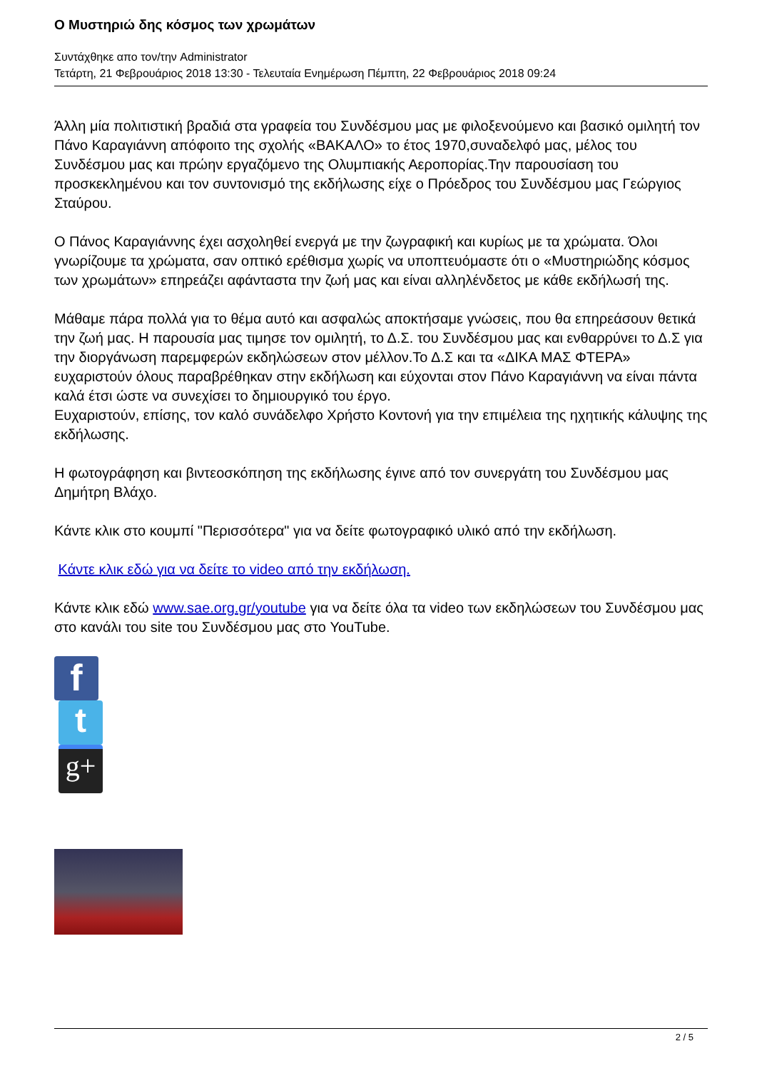Ο Μυστηριώ δης κόσμος των χρωμάτων
Συντάχθηκε απο τον/την Administrator
Τετάρτη, 21 Φεβρουάριος 2018 13:30 - Τελευταία Ενημέρωση Πέμπτη, 22 Φεβρουάριος 2018 09:24
Άλλη μία πολιτιστική βραδιά στα γραφεία του Συνδέσμου μας με φιλοξενούμενο και βασικό ομιλητή τον Πάνο Καραγιάννη απόφοιτο της σχολής «ΒΑΚΑΛΟ» το έτος 1970,συναδελφό μας, μέλος του Συνδέσμου μας και πρώην εργαζόμενο της Ολυμπιακής Αεροπορίας.Την παρουσίαση του προσκεκλημένου και τον συντονισμό της εκδήλωσης είχε ο Πρόεδρος του Συνδέσμου μας Γεώργιος Σταύρου.
Ο Πάνος Καραγιάννης έχει ασχοληθεί ενεργά με την ζωγραφική και κυρίως με τα χρώματα. Όλοι γνωρίζουμε τα χρώματα, σαν οπτικό ερέθισμα χωρίς να υποπτευόμαστε ότι ο «Μυστηριώδης κόσμος των χρωμάτων» επηρεάζει αφάνταστα την ζωή μας και είναι αλληλένδετος με κάθε εκδήλωσή της.
Μάθαμε πάρα πολλά για το θέμα αυτό και ασφαλώς αποκτήσαμε γνώσεις, που θα επηρεάσουν θετικά την ζωή μας. Η παρουσία μας τιμησε τον ομιλητή, το Δ.Σ. του Συνδέσμου μας και ενθαρρύνει το Δ.Σ για την διοργάνωση παρεμφερών εκδηλώσεων στον μέλλον.Το Δ.Σ και τα «ΔΙΚΑ ΜΑΣ ΦΤΕΡΑ» ευχαριστούν όλους παραβρέθηκαν στην εκδήλωση και εύχονται στον Πάνο Καραγιάννη να είναι πάντα καλά έτσι ώστε να συνεχίσει το δημιουργικό του έργο.
Ευχαριστούν, επίσης, τον καλό συνάδελφο Χρήστο Κοντονή για την επιμέλεια της ηχητικής κάλυψης της εκδήλωσης.
Η φωτογράφηση και βιντεοσκόπηση της εκδήλωσης έγινε από τον συνεργάτη του Συνδέσμου μας Δημήτρη Βλάχο.
Κάντε κλικ στο κουμπί "Περισσότερα" για να δείτε φωτογραφικό υλικό από την εκδήλωση.
Κάντε κλικ εδώ για να δείτε το video από την εκδήλωση.
Κάντε κλικ εδώ www.sae.org.gr/youtube για να δείτε όλα τα video των εκδηλώσεων του Συνδέσμου μας στο κανάλι του site του Συνδέσμου μας στο YouTube.
f
t
g+
2 / 5